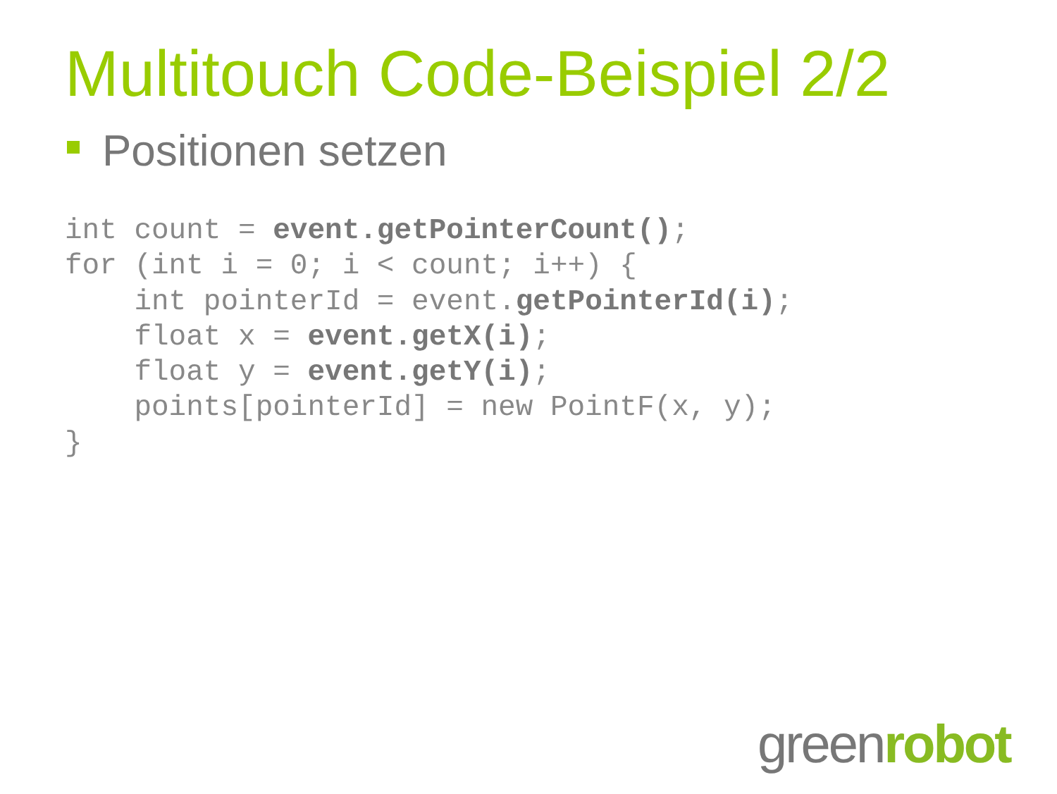Multitouch Code-Beispiel 2/2
Positionen setzen
int count = event.getPointerCount();
for (int i = 0; i < count; i++) {
    int pointerId = event.getPointerId(i);
    float x = event.getX(i);
    float y = event.getY(i);
    points[pointerId] = new PointF(x, y);
}
greenrobot